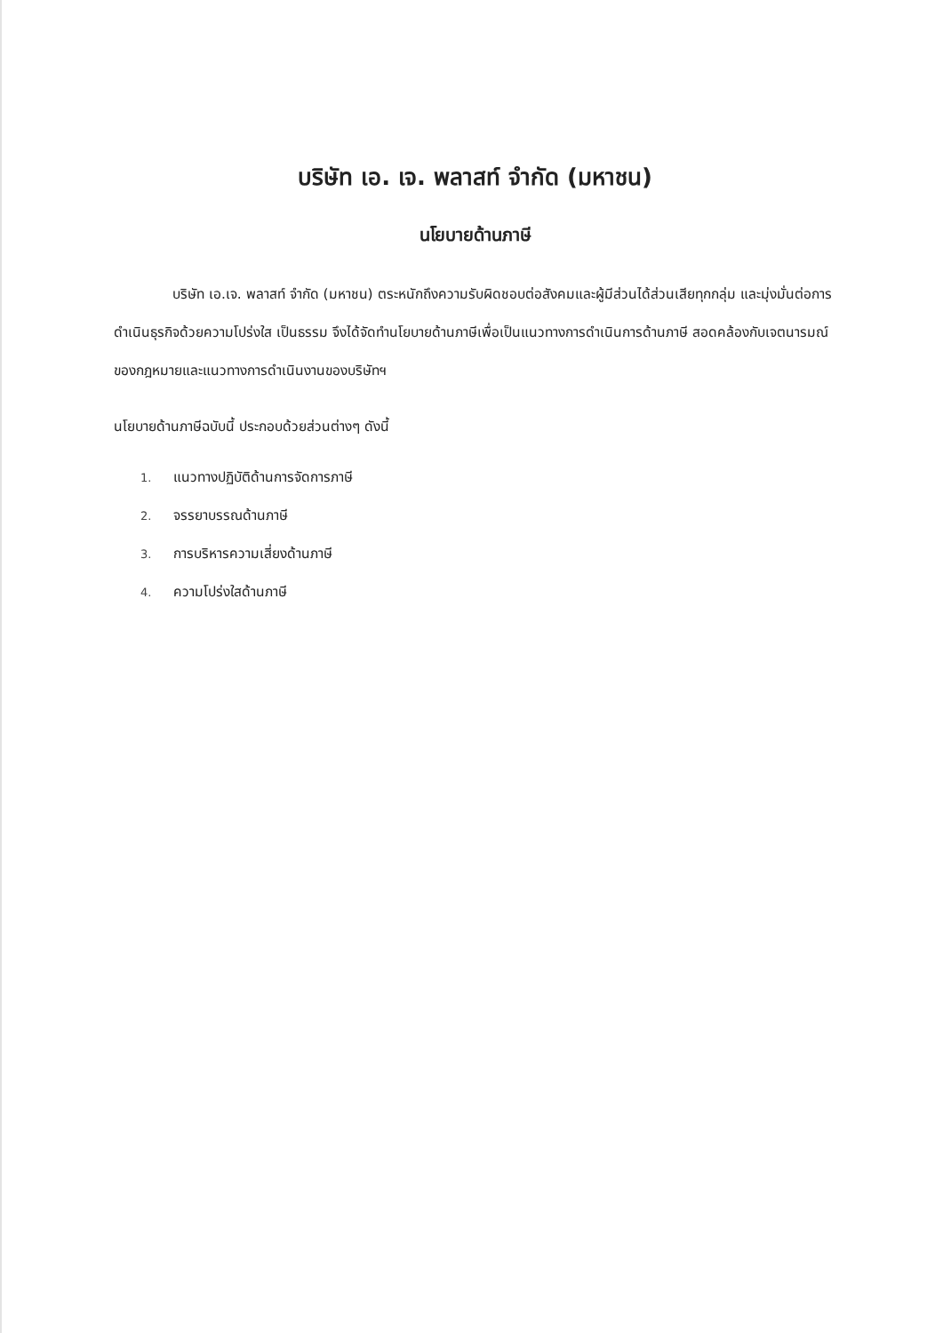บริษัท เอ. เจ. พลาสท์ จำกัด (มหาชน)
นโยบายด้านภาษี
บริษัท เอ.เจ. พลาสท์ จำกัด (มหาชน) ตระหนักถึงความรับผิดชอบต่อสังคมและผู้มีส่วนได้ส่วนเสียทุกกลุ่ม และมุ่งมั่นต่อการดำเนินธุรกิจด้วยความโปร่งใส เป็นธรรม จึงได้จัดทำนโยบายด้านภาษีเพื่อเป็นแนวทางการดำเนินการด้านภาษี สอดคล้องกับเจตนารมณ์ของกฎหมายและแนวทางการดำเนินงานของบริษัทฯ
นโยบายด้านภาษีฉบับนี้ ประกอบด้วยส่วนต่างๆ ดังนี้
1. แนวทางปฏิบัติด้านการจัดการภาษี
2. จรรยาบรรณด้านภาษี
3. การบริหารความเสี่ยงด้านภาษี
4. ความโปร่งใสด้านภาษี